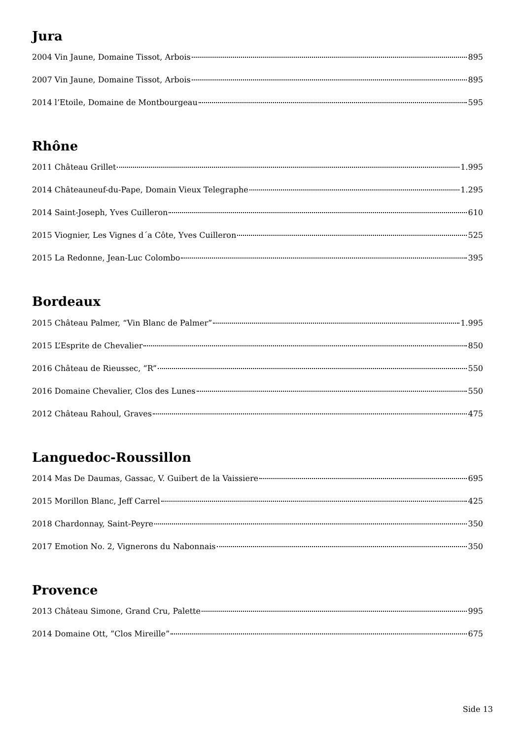Jura
2004 Vin Jaune, Domaine Tissot, Arbois 895
2007 Vin Jaune, Domaine Tissot, Arbois 895
2014 l’Etoile, Domaine de Montbourgeau 595
Rhône
2011 Château Grillet 1.995
2014 Châteauneuf-du-Pape, Domain Vieux Telegraphe 1.295
2014 Saint-Joseph, Yves Cuilleron 610
2015 Viognier, Les Vignes d´a Côte, Yves Cuilleron 525
2015 La Redonne, Jean-Luc Colombo 395
Bordeaux
2015 Château Palmer, “Vin Blanc de Palmer” 1.995
2015 L’Esprite de Chevalier 850
2016 Château de Rieussec, ”R” 550
2016 Domaine Chevalier, Clos des Lunes 550
2012 Château Rahoul, Graves 475
Languedoc-Roussillon
2014 Mas De Daumas, Gassac, V. Guibert de la Vaissiere 695
2015 Morillon Blanc, Jeff Carrel 425
2018 Chardonnay, Saint-Peyre 350
2017 Emotion No. 2, Vignerons du Nabonnais 350
Provence
2013 Château Simone, Grand Cru, Palette 995
2014 Domaine Ott, ”Clos Mireille” 675
Side 13